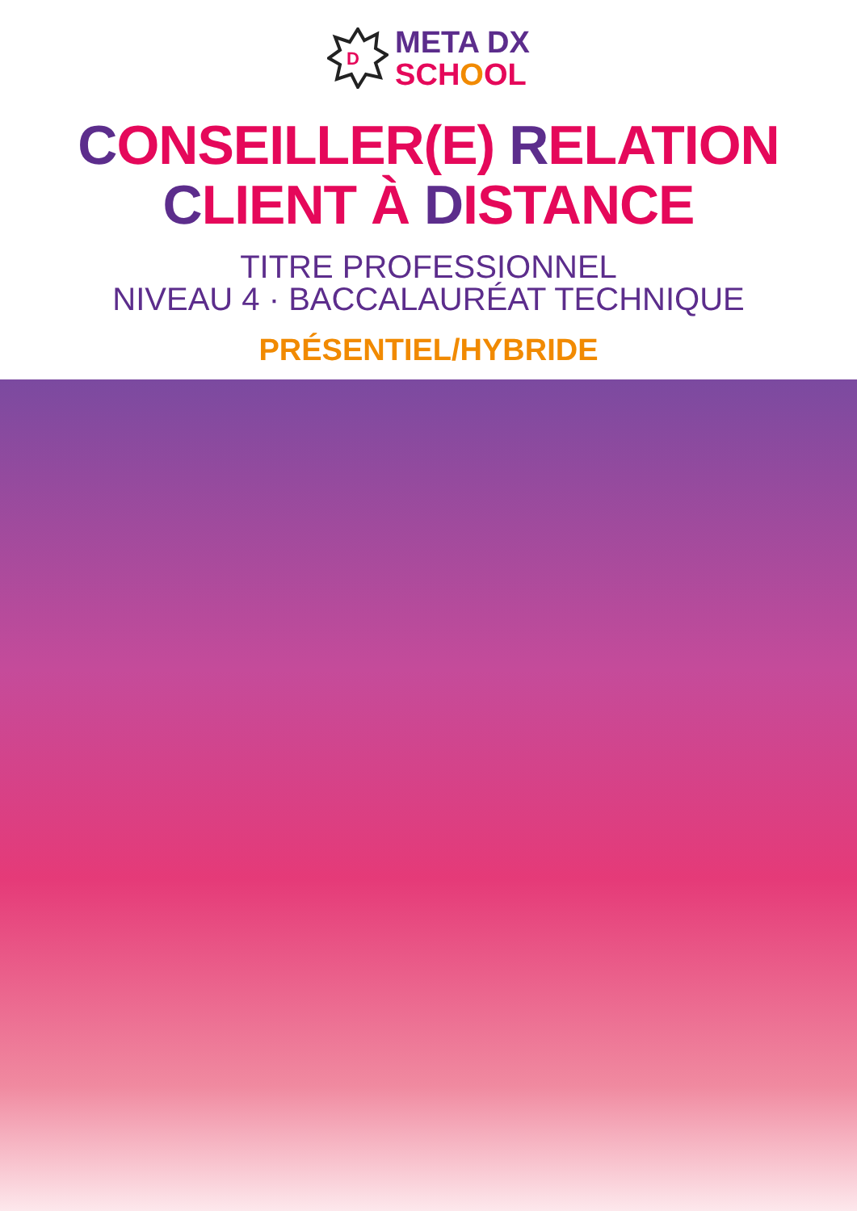D
META DX
SCHOOL
CONSEILLER(E) RELATION
CLIENT À DISTANCE
TITRE PROFESSIONNEL
NIVEAU 4 · BACCALAURÉAT TECHNIQUE
PRÉSENTIEL/HYBRIDE